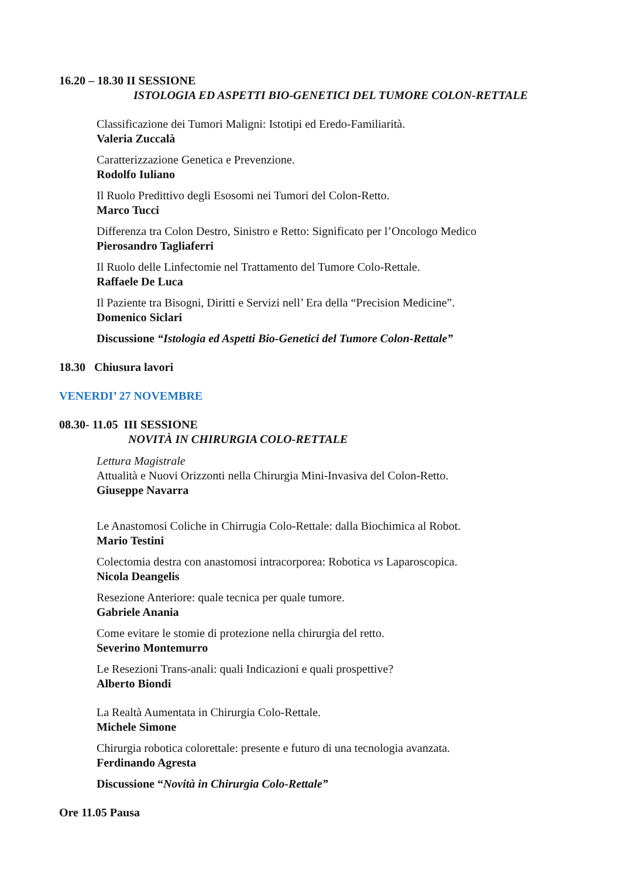16.20 – 18.30 II SESSIONE
ISTOLOGIA ED ASPETTI BIO-GENETICI DEL TUMORE COLON-RETTALE
Classificazione dei Tumori Maligni: Istotipi ed Eredo-Familiarità.
Valeria Zuccalà
Caratterizzazione Genetica e Prevenzione.
Rodolfo Iuliano
Il Ruolo Predittivo degli Esosomi nei Tumori del Colon-Retto.
Marco Tucci
Differenza tra Colon Destro, Sinistro e Retto: Significato per l’Oncologo Medico
Pierosandro Tagliaferri
Il Ruolo delle Linfectomie nel Trattamento del Tumore Colo-Rettale.
Raffaele De Luca
Il Paziente tra Bisogni, Diritti e Servizi nell’ Era della “Precision Medicine”.
Domenico Siclari
Discussione “Istologia ed Aspetti Bio-Genetici del Tumore Colon-Rettale”
18.30 Chiusura lavori
VENERDI’ 27 NOVEMBRE
08.30- 11.05 III SESSIONE
NOVITÀ IN CHIRURGIA COLO-RETTALE
Lettura Magistrale
Attualità e Nuovi Orizzonti nella Chirurgia Mini-Invasiva del Colon-Retto.
Giuseppe Navarra
Le Anastomosi Coliche in Chirrugia Colo-Rettale: dalla Biochimica al Robot.
Mario Testini
Colectomia destra con anastomosi intracorporea: Robotica vs Laparoscopica.
Nicola Deangelis
Resezione Anteriore: quale tecnica per quale tumore.
Gabriele Anania
Come evitare le stomie di protezione nella chirurgia del retto.
Severino Montemurro
Le Resezioni Trans-anali: quali Indicazioni e quali prospettive?
Alberto Biondi
La Realtà Aumentata in Chirurgia Colo-Rettale.
Michele Simone
Chirurgia robotica colorettale: presente e futuro di una tecnologia avanzata.
Ferdinando Agresta
Discussione “Novità in Chirurgia Colo-Rettale”
Ore 11.05 Pausa